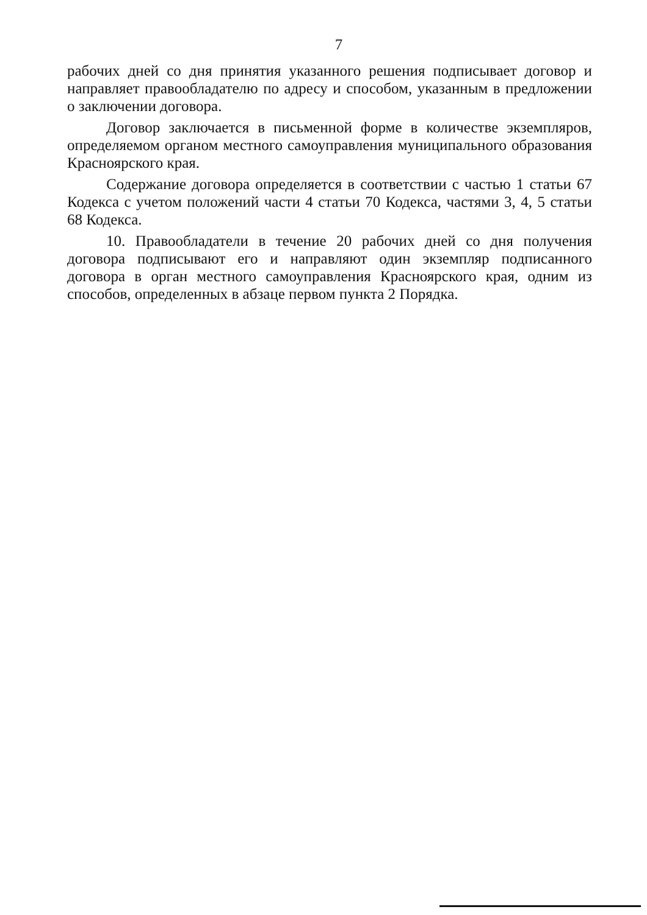7
рабочих дней со дня принятия указанного решения подписывает договор и направляет правообладателю по адресу и способом, указанным в предложении о заключении договора.
Договор заключается в письменной форме в количестве экземпляров, определяемом органом местного самоуправления муниципального образования Красноярского края.
Содержание договора определяется в соответствии с частью 1 статьи 67 Кодекса с учетом положений части 4 статьи 70 Кодекса, частями 3, 4, 5 статьи 68 Кодекса.
10. Правообладатели в течение 20 рабочих дней со дня получения договора подписывают его и направляют один экземпляр подписанного договора в орган местного самоуправления Красноярского края, одним из способов, определенных в абзаце первом пункта 2 Порядка.